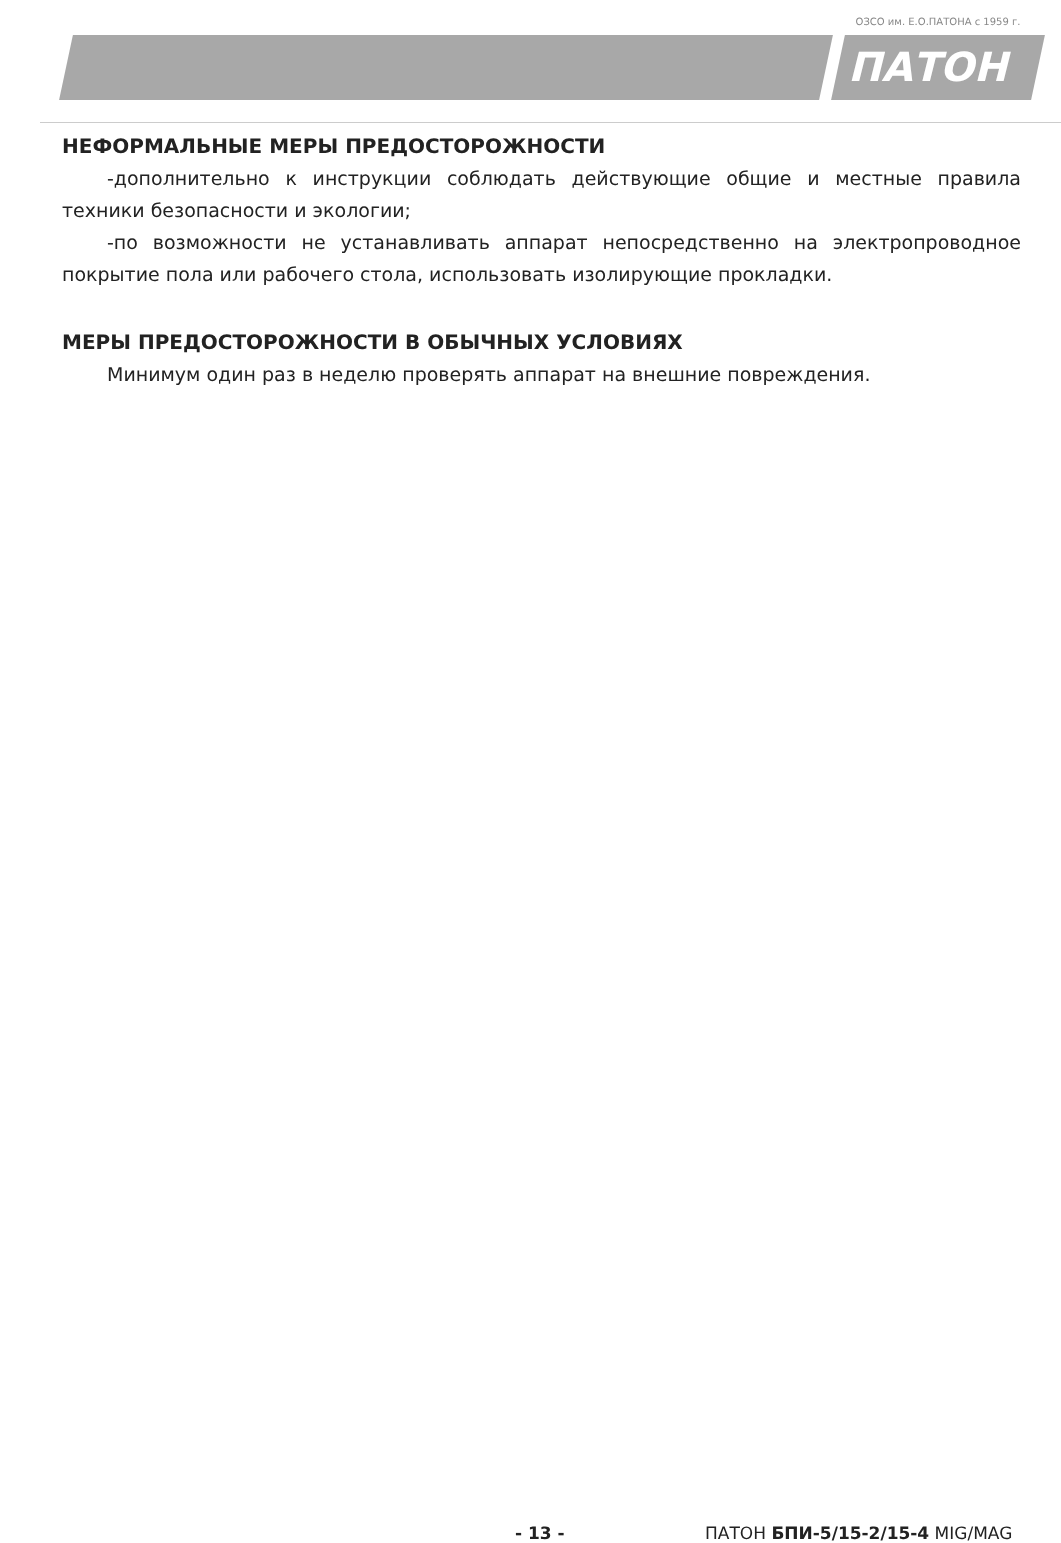ОЗСО им. Е.О.ПАТОНА с 1959 г.
ПАТОН
НЕФОРМАЛЬНЫЕ МЕРЫ ПРЕДОСТОРОЖНОСТИ
-дополнительно к инструкции соблюдать действующие общие и местные правила техники безопасности и экологии;
-по возможности не устанавливать аппарат непосредственно на электропроводное покрытие пола или рабочего стола, использовать изолирующие прокладки.
МЕРЫ ПРЕДОСТОРОЖНОСТИ В ОБЫЧНЫХ УСЛОВИЯХ
Минимум один раз в неделю проверять аппарат на внешние повреждения.
- 13 - ПАТОН БПИ-5/15-2/15-4 MIG/MAG